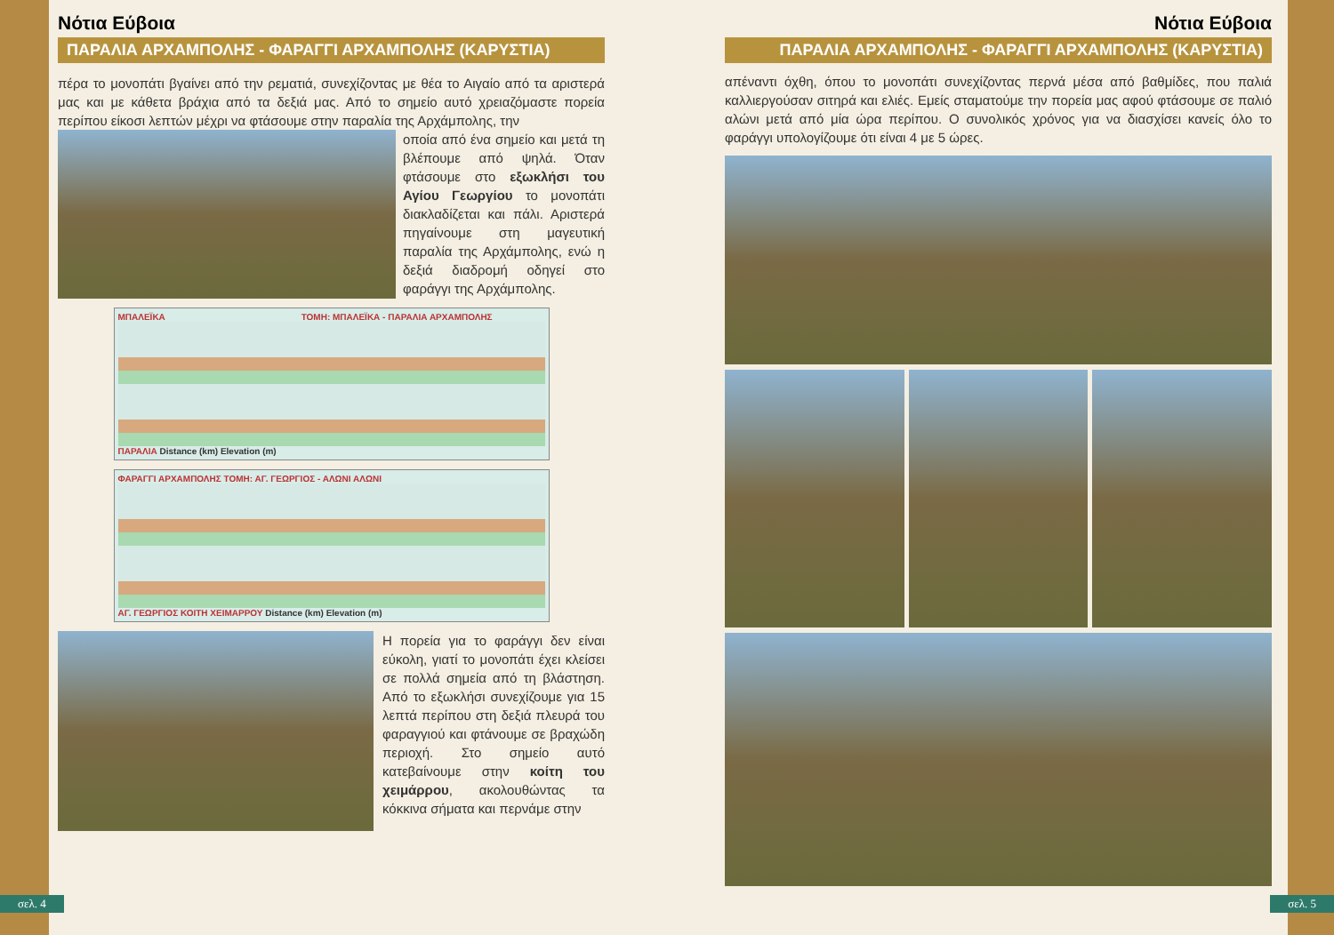Νότια Εύβοια
ΠΑΡΑΛΙΑ ΑΡΧΑΜΠΟΛΗΣ - ΦΑΡΑΓΓΙ ΑΡΧΑΜΠΟΛΗΣ (ΚΑΡΥΣΤΙΑ)
πέρα το μονοπάτι βγαίνει από την ρεματιά, συνεχίζοντας με θέα το Αιγαίο από τα αριστερά μας και με κάθετα βράχια από τα δεξιά μας. Από το σημείο αυτό χρειαζόμαστε πορεία περίπου είκοσι λεπτών μέχρι να φτάσουμε στην παραλία της Αρχάμπολης, την
οποία από ένα σημείο και μετά τη βλέπουμε από ψηλά. Όταν φτάσουμε στο εξωκλήσι του Αγίου Γεωργίου το μονοπάτι διακλαδίζεται και πάλι. Αριστερά πηγαίνουμε στη μαγευτική παραλία της Αρχάμπολης, ενώ η δεξιά διαδρομή οδηγεί στο φαράγγι της Αρχάμπολης.
ΜΠΑΛΕΪΚΑ ΤΟΜΗ: ΜΠΑΛΕΪΚΑ - ΠΑΡΑΛΙΑ ΑΡΧΑΜΠΟΛΗΣ
ΠΑΡΑΛΙΑ Distance (km) Elevation (m)
ΦΑΡΑΓΓΙ ΑΡΧΑΜΠΟΛΗΣ ΤΟΜΗ: ΑΓ. ΓΕΩΡΓΙΟΣ - ΑΛΩΝΙ ΑΛΩΝΙ
ΑΓ. ΓΕΩΡΓΙΟΣ ΚΟΙΤΗ ΧΕΙΜΑΡΡΟΥ Distance (km) Elevation (m)
Η πορεία για το φαράγγι δεν είναι εύκολη, γιατί το μονοπάτι έχει κλείσει σε πολλά σημεία από τη βλάστηση. Από το εξωκλήσι συνεχίζουμε για 15 λεπτά περίπου στη δεξιά πλευρά του φαραγγιού και φτάνουμε σε βραχώδη περιοχή. Στο σημείο αυτό κατεβαίνουμε στην κοίτη του χειμάρρου, ακολουθώντας τα κόκκινα σήματα και περνάμε στην
σελ. 4
Νότια Εύβοια
ΠΑΡΑΛΙΑ ΑΡΧΑΜΠΟΛΗΣ - ΦΑΡΑΓΓΙ ΑΡΧΑΜΠΟΛΗΣ (ΚΑΡΥΣΤΙΑ)
απέναντι όχθη, όπου το μονοπάτι συνεχίζοντας περνά μέσα από βαθμίδες, που παλιά καλλιεργούσαν σιτηρά και ελιές. Εμείς σταματούμε την πορεία μας αφού φτάσουμε σε παλιό αλώνι μετά από μία ώρα περίπου. Ο συνολικός χρόνος για να διασχίσει κανείς όλο το φαράγγι υπολογίζουμε ότι είναι 4 με 5 ώρες.
σελ. 5